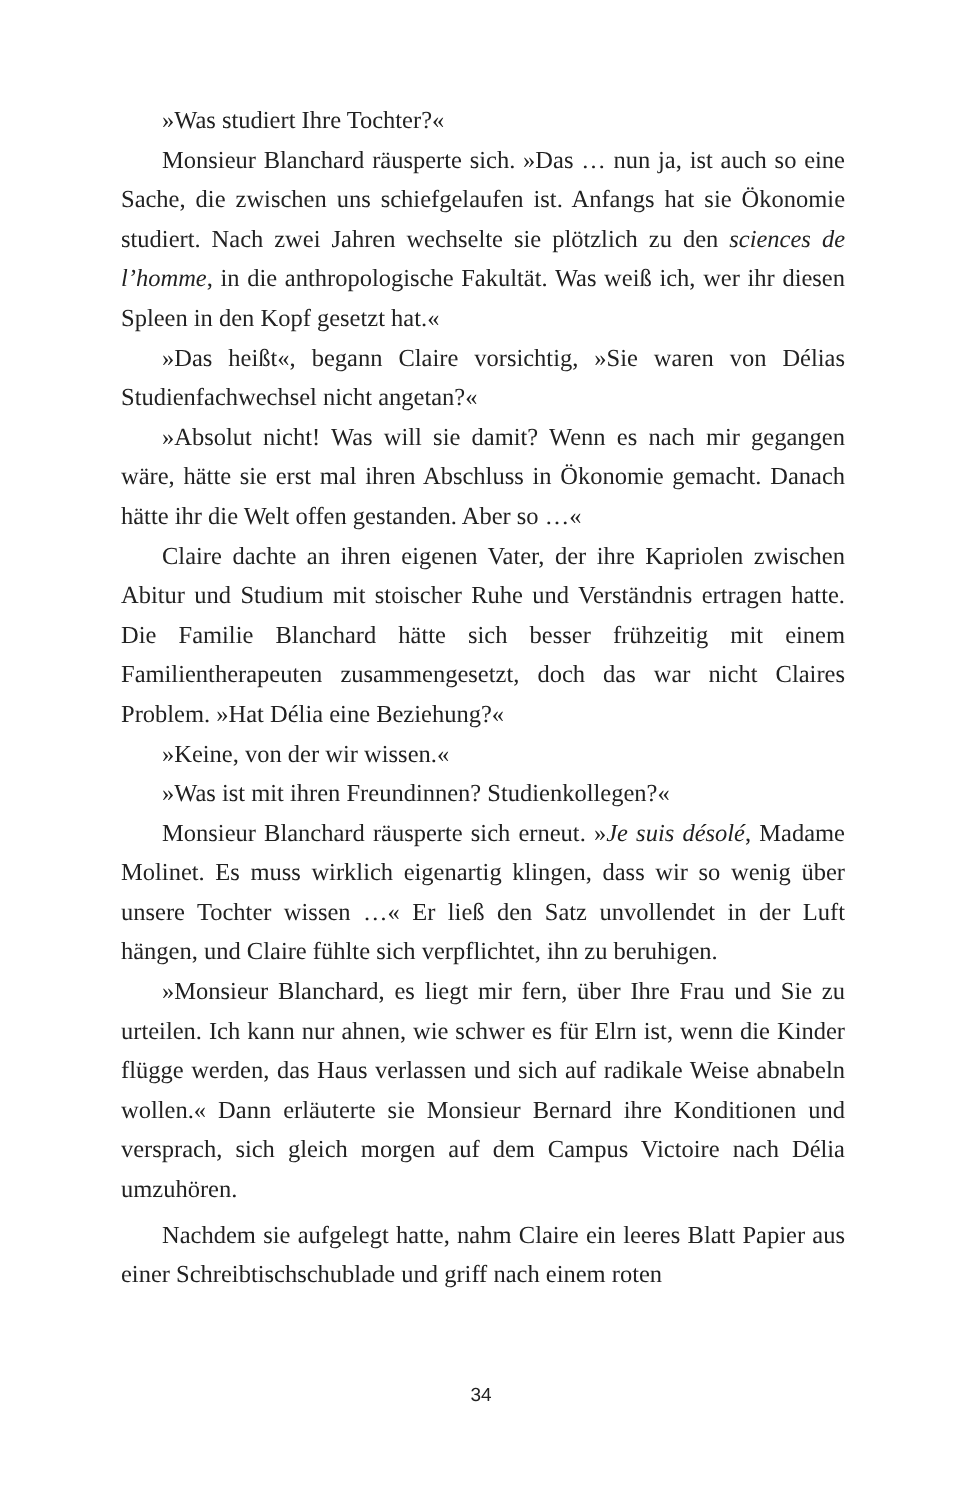»Was studiert Ihre Tochter?«
Monsieur Blanchard räusperte sich. »Das … nun ja, ist auch so eine Sache, die zwischen uns schiefgelaufen ist. Anfangs hat sie Ökonomie studiert. Nach zwei Jahren wechselte sie plötzlich zu den sciences de l’homme, in die anthropologische Fakultät. Was weiß ich, wer ihr diesen Spleen in den Kopf gesetzt hat.«
»Das heißt«, begann Claire vorsichtig, »Sie waren von Délias Studienfachwechsel nicht angetan?«
»Absolut nicht! Was will sie damit? Wenn es nach mir gegangen wäre, hätte sie erst mal ihren Abschluss in Ökonomie gemacht. Danach hätte ihr die Welt offen gestanden. Aber so …«
Claire dachte an ihren eigenen Vater, der ihre Kapriolen zwischen Abitur und Studium mit stoischer Ruhe und Verständnis ertragen hatte. Die Familie Blanchard hätte sich besser frühzeitig mit einem Familientherapeuten zusammengesetzt, doch das war nicht Claires Problem. »Hat Délia eine Beziehung?«
»Keine, von der wir wissen.«
»Was ist mit ihren Freundinnen? Studienkollegen?«
Monsieur Blanchard räusperte sich erneut. »Je suis désolé, Madame Molinet. Es muss wirklich eigenartig klingen, dass wir so wenig über unsere Tochter wissen …« Er ließ den Satz unvollendet in der Luft hängen, und Claire fühlte sich verpflichtet, ihn zu beruhigen.
»Monsieur Blanchard, es liegt mir fern, über Ihre Frau und Sie zu urteilen. Ich kann nur ahnen, wie schwer es für Elrn ist, wenn die Kinder flügge werden, das Haus verlassen und sich auf radikale Weise abnabeln wollen.« Dann erläuterte sie Monsieur Bernard ihre Konditionen und versprach, sich gleich morgen auf dem Campus Victoire nach Délia umzuhören.
Nachdem sie aufgelegt hatte, nahm Claire ein leeres Blatt Papier aus einer Schreibtischschublade und griff nach einem roten
34